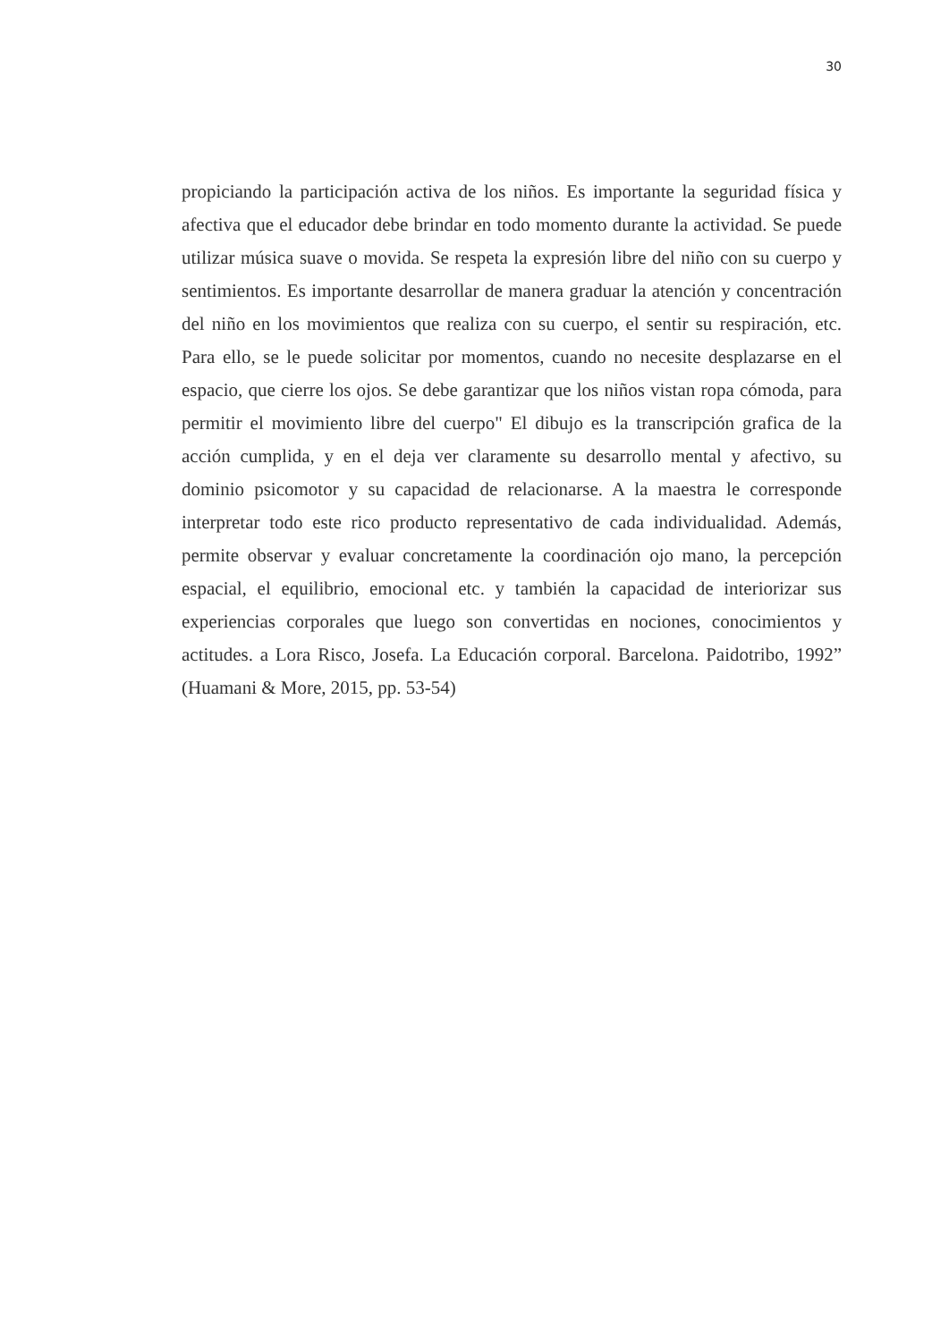30
propiciando la participación activa de los niños. Es importante la seguridad física y afectiva que el educador debe brindar en todo momento durante la actividad. Se puede utilizar música suave o movida. Se respeta la expresión libre del niño con su cuerpo y sentimientos. Es importante desarrollar de manera graduar la atención y concentración del niño en los movimientos que realiza con su cuerpo, el sentir su respiración, etc. Para ello, se le puede solicitar por momentos, cuando no necesite desplazarse en el espacio, que cierre los ojos. Se debe garantizar que los niños vistan ropa cómoda, para permitir el movimiento libre del cuerpo" El dibujo es la transcripción grafica de la acción cumplida, y en el deja ver claramente su desarrollo mental y afectivo, su dominio psicomotor y su capacidad de relacionarse. A la maestra le corresponde interpretar todo este rico producto representativo de cada individualidad. Además, permite observar y evaluar concretamente la coordinación ojo mano, la percepción espacial, el equilibrio, emocional etc. y también la capacidad de interiorizar sus experiencias corporales que luego son convertidas en nociones, conocimientos y actitudes. a Lora Risco, Josefa. La Educación corporal. Barcelona. Paidotribo, 1992” (Huamani & More, 2015, pp. 53-54)